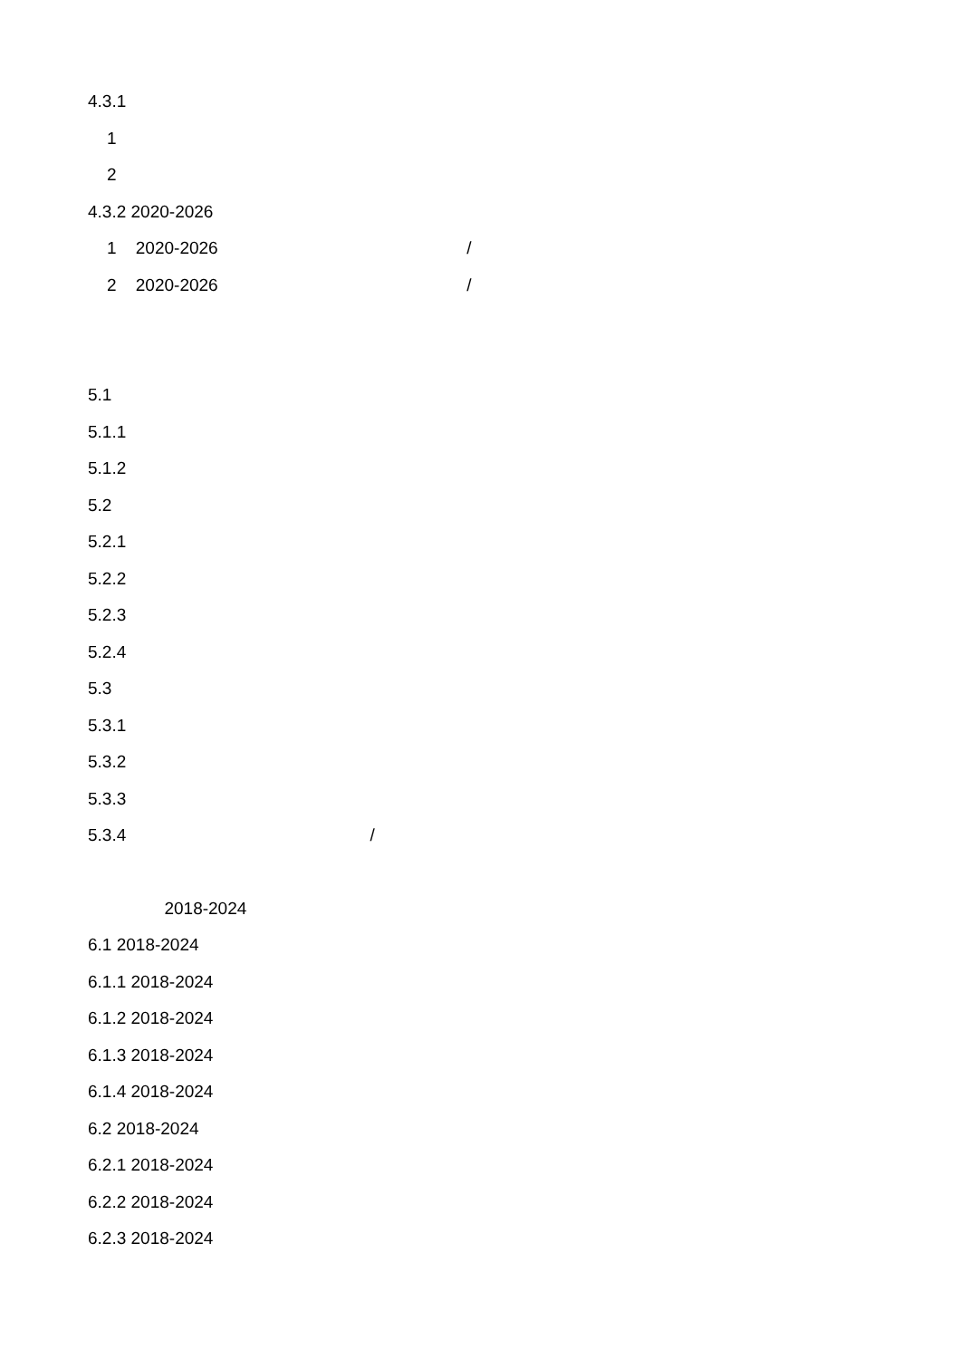4.3.1
1
2
4.3.2 2020-2026
1 2020-2026 /
2 2020-2026 /
5.1
5.1.1
5.1.2
5.2
5.2.1
5.2.2
5.2.3
5.2.4
5.3
5.3.1
5.3.2
5.3.3
5.3.4 /
2018-2024
6.1 2018-2024
6.1.1 2018-2024
6.1.2 2018-2024
6.1.3 2018-2024
6.1.4 2018-2024
6.2 2018-2024
6.2.1 2018-2024
6.2.2 2018-2024
6.2.3 2018-2024